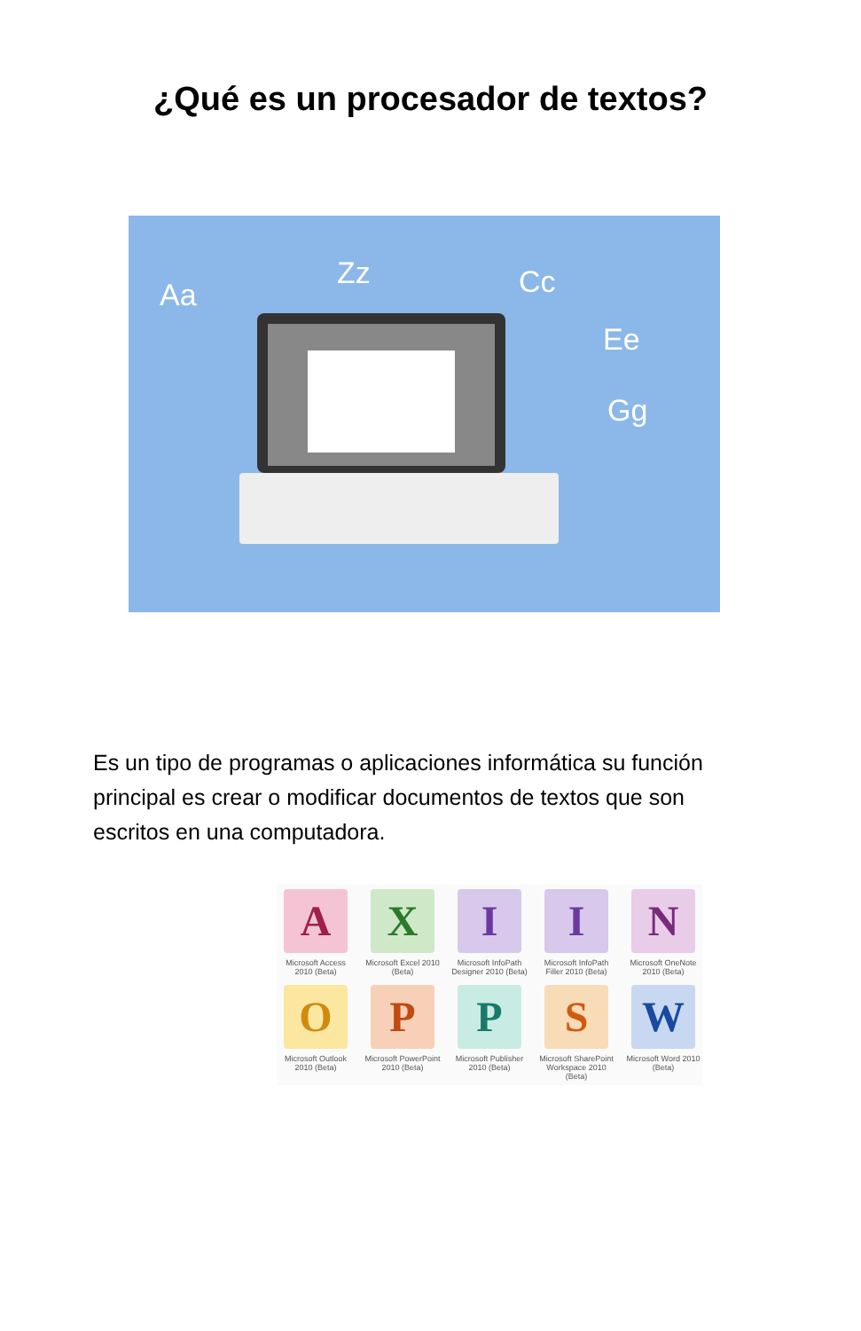¿Qué es un procesador de textos?
Aa
Zz Cc
Ee
Gg
Es un tipo de programas o aplicaciones informática su función principal es crear o modificar documentos de textos que son escritos en una computadora.
A
Microsoft Access 2010 (Beta)
X
Microsoft Excel 2010 (Beta)
I
Microsoft InfoPath Designer 2010 (Beta)
I
Microsoft InfoPath Filler 2010 (Beta)
N
Microsoft OneNote 2010 (Beta)
O
Microsoft Outlook 2010 (Beta)
P
Microsoft PowerPoint 2010 (Beta)
P
Microsoft Publisher 2010 (Beta)
S
Microsoft SharePoint Workspace 2010 (Beta)
W
Microsoft Word 2010 (Beta)